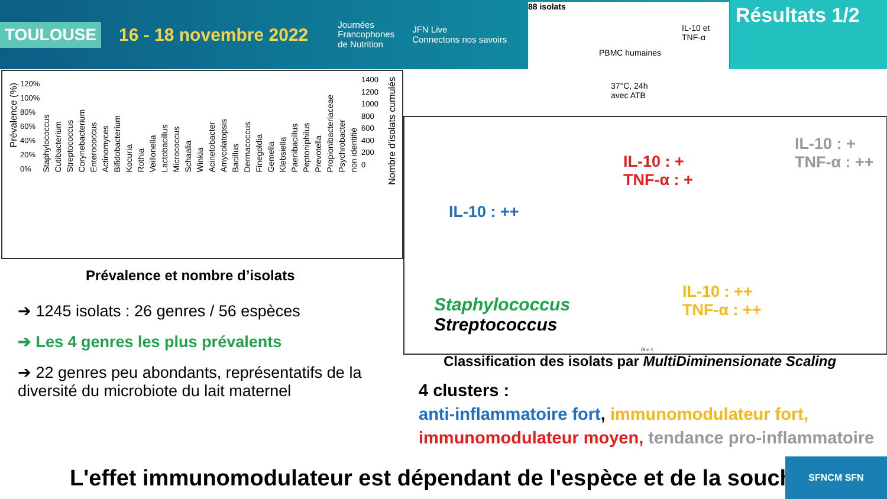TOULOUSE 16 - 18 novembre 2022 Journées
Francophones
de Nutrition JFN Live
Connectons nos savoirs
88 isolats
IL-10 et TNF-α
PBMC humaines
37°C, 24h
avec ATB
Résultats 1/2
120%
100%
80%
60%
40%
20%
0%
1400
1200
1000
800
600
400
200
0
Prévalence (%)
Nombre d'isolats cumulés
Staphylococcus Cutibacterium Streptococcus Corynebacterium Enterococcus Actinomyces Bifidobacterium Kocuria Rothia Veillonella Lactobacillus Micrococcus Schaalia Winkia Acinetobacter Amycolatopsis Bacillus Dermacoccus Finegoldia Gemella Klebsiella Paenibacillus Peptoniphilus Prevotella Propionibacteriaceae Psychrobacter non identifié
Prévalence et nombre d’isolats
➔ 1245 isolats : 26 genres / 56 espèces
➔ Les 4 genres les plus prévalents
➔ 22 genres peu abondants, représentatifs de la diversité du microbiote du lait maternel
IL-10 : ++
IL-10 : +
TNF-α : +
IL-10 : +
TNF-α : ++
IL-10 : ++
TNF-α : ++
Staphylococcus
Streptococcus
Dim 1
Classification des isolats par MultiDiminensionate Scaling
4 clusters :
anti-inflammatoire fort, immunomodulateur fort, immunomodulateur moyen, tendance pro-inflammatoire
L'effet immunomodulateur est dépendant de l'espèce et de la souche
SFNCM SFN